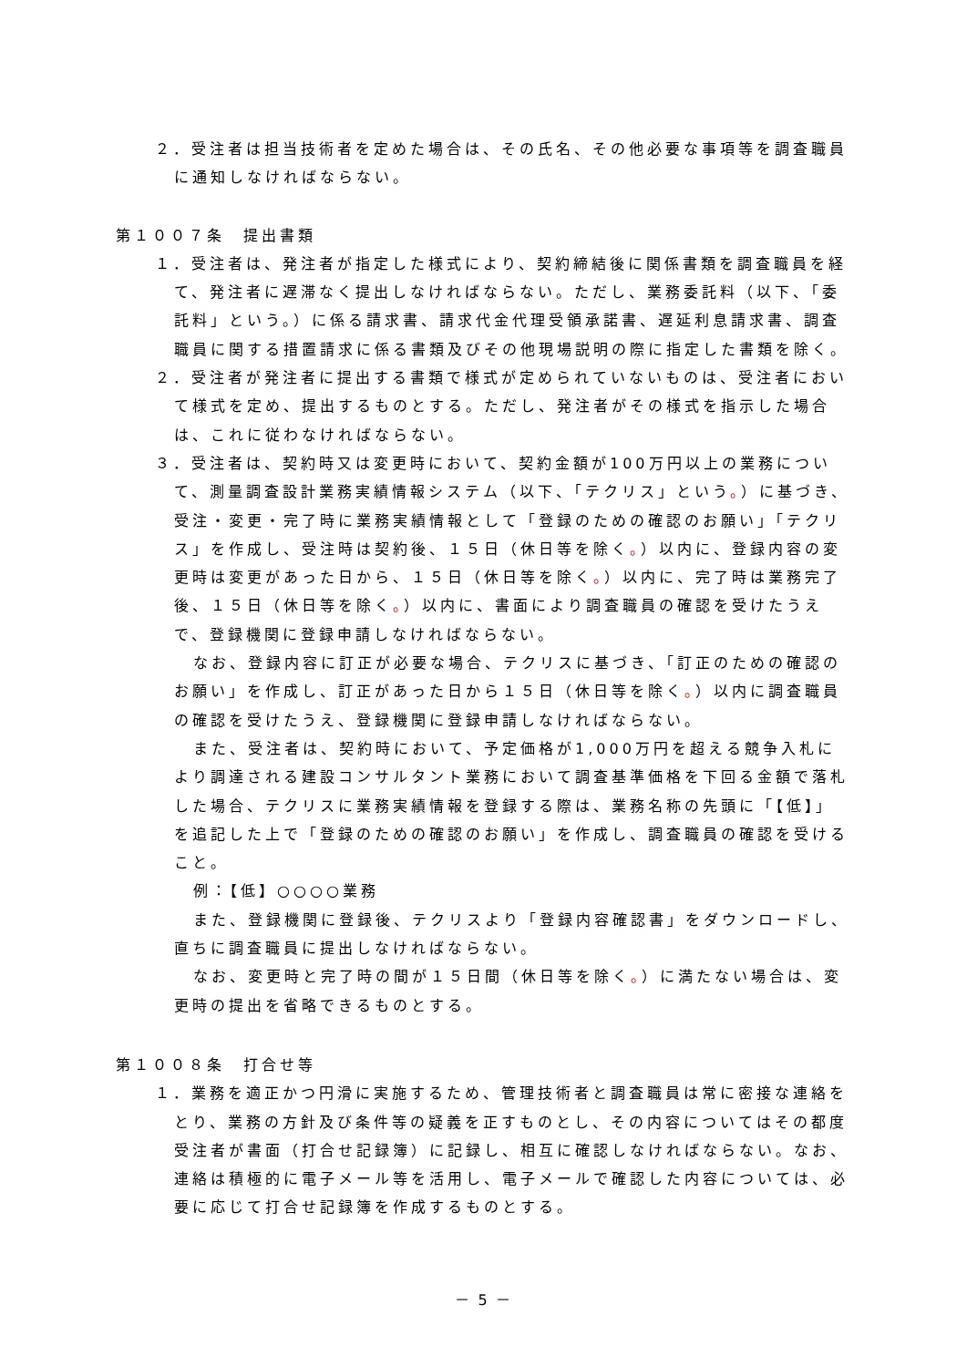２．受注者は担当技術者を定めた場合は、その氏名、その他必要な事項等を調査職員に通知しなければならない。
第１００７条　提出書類
１．受注者は、発注者が指定した様式により、契約締結後に関係書類を調査職員を経て、発注者に遅滞なく提出しなければならない。ただし、業務委託料（以下、「委託料」という。）に係る請求書、請求代金代理受領承諾書、遅延利息請求書、調査職員に関する措置請求に係る書類及びその他現場説明の際に指定した書類を除く。
２．受注者が発注者に提出する書類で様式が定められていないものは、受注者において様式を定め、提出するものとする。ただし、発注者がその様式を指示した場合は、これに従わなければならない。
３．受注者は、契約時又は変更時において、契約金額が100万円以上の業務について、測量調査設計業務実績情報システム（以下、「テクリス」という。）に基づき、受注・変更・完了時に業務実績情報として「登録のための確認のお願い」「テクリス」を作成し、受注時は契約後、１５日（休日等を除く。）以内に、登録内容の変更時は変更があった日から、１５日（休日等を除く。）以内に、完了時は業務完了後、１５日（休日等を除く。）以内に、書面により調査職員の確認を受けたうえで、登録機関に登録申請しなければならない。
なお、登録内容に訂正が必要な場合、テクリスに基づき、「訂正のための確認のお願い」を作成し、訂正があった日から１５日（休日等を除く。）以内に調査職員の確認を受けたうえ、登録機関に登録申請しなければならない。
また、受注者は、契約時において、予定価格が1,000万円を超える競争入札により調達される建設コンサルタント業務において調査基準価格を下回る金額で落札した場合、テクリスに業務実績情報を登録する際は、業務名称の先頭に「【低】」を追記した上で「登録のための確認のお願い」を作成し、調査職員の確認を受けること。
例：【低】○○○○業務
また、登録機関に登録後、テクリスより「登録内容確認書」をダウンロードし、直ちに調査職員に提出しなければならない。
なお、変更時と完了時の間が１５日間（休日等を除く。）に満たない場合は、変更時の提出を省略できるものとする。
第１００８条　打合せ等
１．業務を適正かつ円滑に実施するため、管理技術者と調査職員は常に密接な連絡をとり、業務の方針及び条件等の疑義を正すものとし、その内容についてはその都度受注者が書面（打合せ記録簿）に記録し、相互に確認しなければならない。なお、連絡は積極的に電子メール等を活用し、電子メールで確認した内容については、必要に応じて打合せ記録簿を作成するものとする。
－ 5 －